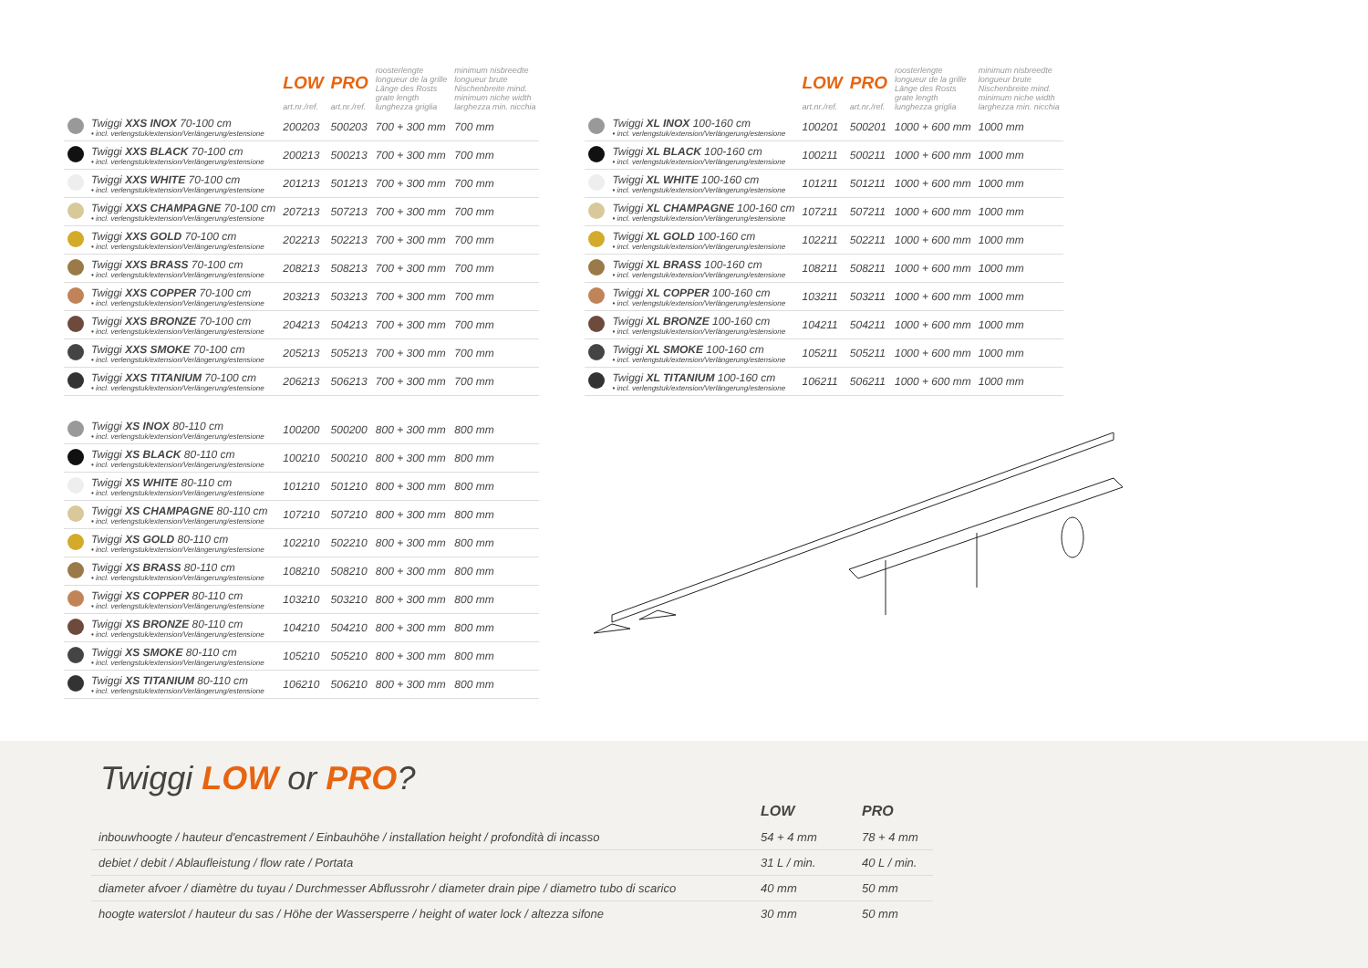| | | LOW art.nr./ref. | PRO art.nr./ref. | roosterlengte longueur de la grille Länge des Rosts grate length lunghezza griglia | minimum nisbreedte longueur brute Nischenbreite mind. minimum niche width larghezza min. nicchia |
| --- | --- | --- | --- | --- | --- |
| | Twiggi XXS INOX 70-100 cm • incl. verlengstuk/extension/Verlängerung/estensione | 200203 | 500203 | 700 + 300 mm | 700 mm |
| | Twiggi XXS BLACK 70-100 cm • incl. verlengstuk/extension/Verlängerung/estensione | 200213 | 500213 | 700 + 300 mm | 700 mm |
| | Twiggi XXS WHITE 70-100 cm • incl. verlengstuk/extension/Verlängerung/estensione | 201213 | 501213 | 700 + 300 mm | 700 mm |
| | Twiggi XXS CHAMPAGNE 70-100 cm • incl. verlengstuk/extension/Verlängerung/estensione | 207213 | 507213 | 700 + 300 mm | 700 mm |
| | Twiggi XXS GOLD 70-100 cm • incl. verlengstuk/extension/Verlängerung/estensione | 202213 | 502213 | 700 + 300 mm | 700 mm |
| | Twiggi XXS BRASS 70-100 cm • incl. verlengstuk/extension/Verlängerung/estensione | 208213 | 508213 | 700 + 300 mm | 700 mm |
| | Twiggi XXS COPPER 70-100 cm • incl. verlengstuk/extension/Verlängerung/estensione | 203213 | 503213 | 700 + 300 mm | 700 mm |
| | Twiggi XXS BRONZE 70-100 cm • incl. verlengstuk/extension/Verlängerung/estensione | 204213 | 504213 | 700 + 300 mm | 700 mm |
| | Twiggi XXS SMOKE 70-100 cm • incl. verlengstuk/extension/Verlängerung/estensione | 205213 | 505213 | 700 + 300 mm | 700 mm |
| | Twiggi XXS TITANIUM 70-100 cm • incl. verlengstuk/extension/Verlängerung/estensione | 206213 | 506213 | 700 + 300 mm | 700 mm |
| | Twiggi XS INOX 80-110 cm • incl. verlengstuk/extension/Verlängerung/estensione | 100200 | 500200 | 800 + 300 mm | 800 mm |
| | Twiggi XS BLACK 80-110 cm • incl. verlengstuk/extension/Verlängerung/estensione | 100210 | 500210 | 800 + 300 mm | 800 mm |
| | Twiggi XS WHITE 80-110 cm • incl. verlengstuk/extension/Verlängerung/estensione | 101210 | 501210 | 800 + 300 mm | 800 mm |
| | Twiggi XS CHAMPAGNE 80-110 cm • incl. verlengstuk/extension/Verlängerung/estensione | 107210 | 507210 | 800 + 300 mm | 800 mm |
| | Twiggi XS GOLD 80-110 cm • incl. verlengstuk/extension/Verlängerung/estensione | 102210 | 502210 | 800 + 300 mm | 800 mm |
| | Twiggi XS BRASS 80-110 cm • incl. verlengstuk/extension/Verlängerung/estensione | 108210 | 508210 | 800 + 300 mm | 800 mm |
| | Twiggi XS COPPER 80-110 cm • incl. verlengstuk/extension/Verlängerung/estensione | 103210 | 503210 | 800 + 300 mm | 800 mm |
| | Twiggi XS BRONZE 80-110 cm • incl. verlengstuk/extension/Verlängerung/estensione | 104210 | 504210 | 800 + 300 mm | 800 mm |
| | Twiggi XS SMOKE 80-110 cm • incl. verlengstuk/extension/Verlängerung/estensione | 105210 | 505210 | 800 + 300 mm | 800 mm |
| | Twiggi XS TITANIUM 80-110 cm • incl. verlengstuk/extension/Verlängerung/estensione | 106210 | 506210 | 800 + 300 mm | 800 mm |
| | | LOW art.nr./ref. | PRO art.nr./ref. | roosterlengte longueur de la grille Länge des Rosts grate length lunghezza griglia | minimum nisbreedte longueur brute Nischenbreite mind. minimum niche width larghezza min. nicchia |
| --- | --- | --- | --- | --- | --- |
| | Twiggi XL INOX 100-160 cm • incl. verlengstuk/extension/Verlängerung/estensione | 100201 | 500201 | 1000 + 600 mm | 1000 mm |
| | Twiggi XL BLACK 100-160 cm • incl. verlengstuk/extension/Verlängerung/estensione | 100211 | 500211 | 1000 + 600 mm | 1000 mm |
| | Twiggi XL WHITE 100-160 cm • incl. verlengstuk/extension/Verlängerung/estensione | 101211 | 501211 | 1000 + 600 mm | 1000 mm |
| | Twiggi XL CHAMPAGNE 100-160 cm • incl. verlengstuk/extension/Verlängerung/estensione | 107211 | 507211 | 1000 + 600 mm | 1000 mm |
| | Twiggi XL GOLD 100-160 cm • incl. verlengstuk/extension/Verlängerung/estensione | 102211 | 502211 | 1000 + 600 mm | 1000 mm |
| | Twiggi XL BRASS 100-160 cm • incl. verlengstuk/extension/Verlängerung/estensione | 108211 | 508211 | 1000 + 600 mm | 1000 mm |
| | Twiggi XL COPPER 100-160 cm • incl. verlengstuk/extension/Verlängerung/estensione | 103211 | 503211 | 1000 + 600 mm | 1000 mm |
| | Twiggi XL BRONZE 100-160 cm • incl. verlengstuk/extension/Verlängerung/estensione | 104211 | 504211 | 1000 + 600 mm | 1000 mm |
| | Twiggi XL SMOKE 100-160 cm • incl. verlengstuk/extension/Verlängerung/estensione | 105211 | 505211 | 1000 + 600 mm | 1000 mm |
| | Twiggi XL TITANIUM 100-160 cm • incl. verlengstuk/extension/Verlängerung/estensione | 106211 | 506211 | 1000 + 600 mm | 1000 mm |
Twiggi LOW or PRO?
| | LOW | PRO |
| inbouwhoogte / hauteur d'encastrement / Einbauhöhe / installation height / profondità di incasso | 54 + 4 mm | 78 + 4 mm |
| debiet / debit / Ablaufleistung / flow rate / Portata | 31 L / min. | 40 L / min. |
| diameter afvoer / diamètre du tuyau / Durchmesser Abflussrohr / diameter drain pipe / diametro tubo di scarico | 40 mm | 50 mm |
| hoogte waterslot / hauteur du sas / Höhe der Wassersperre / height of water lock / altezza sifone | 30 mm | 50 mm |